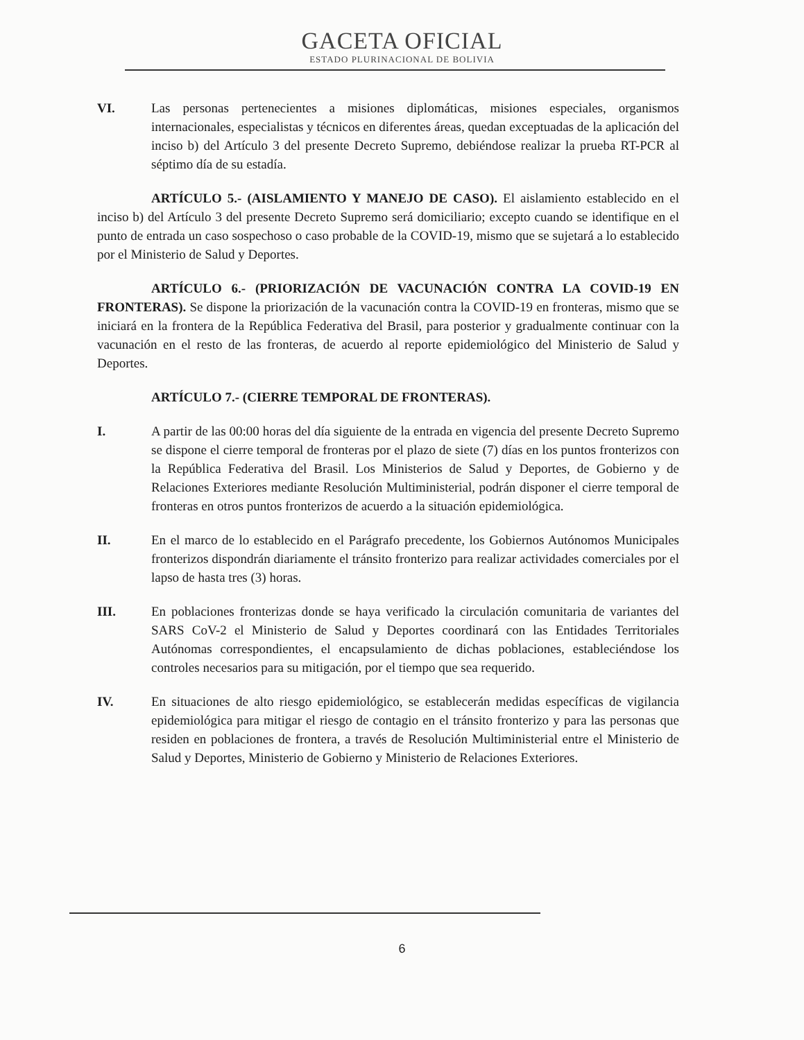GACETA OFICIAL
ESTADO PLURINACIONAL DE BOLIVIA
VI. Las personas pertenecientes a misiones diplomáticas, misiones especiales, organismos internacionales, especialistas y técnicos en diferentes áreas, quedan exceptuadas de la aplicación del inciso b) del Artículo 3 del presente Decreto Supremo, debiéndose realizar la prueba RT-PCR al séptimo día de su estadía.
ARTÍCULO 5.- (AISLAMIENTO Y MANEJO DE CASO). El aislamiento establecido en el inciso b) del Artículo 3 del presente Decreto Supremo será domiciliario; excepto cuando se identifique en el punto de entrada un caso sospechoso o caso probable de la COVID-19, mismo que se sujetará a lo establecido por el Ministerio de Salud y Deportes.
ARTÍCULO 6.- (PRIORIZACIÓN DE VACUNACIÓN CONTRA LA COVID-19 EN FRONTERAS). Se dispone la priorización de la vacunación contra la COVID-19 en fronteras, mismo que se iniciará en la frontera de la República Federativa del Brasil, para posterior y gradualmente continuar con la vacunación en el resto de las fronteras, de acuerdo al reporte epidemiológico del Ministerio de Salud y Deportes.
ARTÍCULO 7.- (CIERRE TEMPORAL DE FRONTERAS).
I. A partir de las 00:00 horas del día siguiente de la entrada en vigencia del presente Decreto Supremo se dispone el cierre temporal de fronteras por el plazo de siete (7) días en los puntos fronterizos con la República Federativa del Brasil. Los Ministerios de Salud y Deportes, de Gobierno y de Relaciones Exteriores mediante Resolución Multiministerial, podrán disponer el cierre temporal de fronteras en otros puntos fronterizos de acuerdo a la situación epidemiológica.
II. En el marco de lo establecido en el Parágrafo precedente, los Gobiernos Autónomos Municipales fronterizos dispondrán diariamente el tránsito fronterizo para realizar actividades comerciales por el lapso de hasta tres (3) horas.
III. En poblaciones fronterizas donde se haya verificado la circulación comunitaria de variantes del SARS CoV-2 el Ministerio de Salud y Deportes coordinará con las Entidades Territoriales Autónomas correspondientes, el encapsulamiento de dichas poblaciones, estableciéndose los controles necesarios para su mitigación, por el tiempo que sea requerido.
IV. En situaciones de alto riesgo epidemiológico, se establecerán medidas específicas de vigilancia epidemiológica para mitigar el riesgo de contagio en el tránsito fronterizo y para las personas que residen en poblaciones de frontera, a través de Resolución Multiministerial entre el Ministerio de Salud y Deportes, Ministerio de Gobierno y Ministerio de Relaciones Exteriores.
6